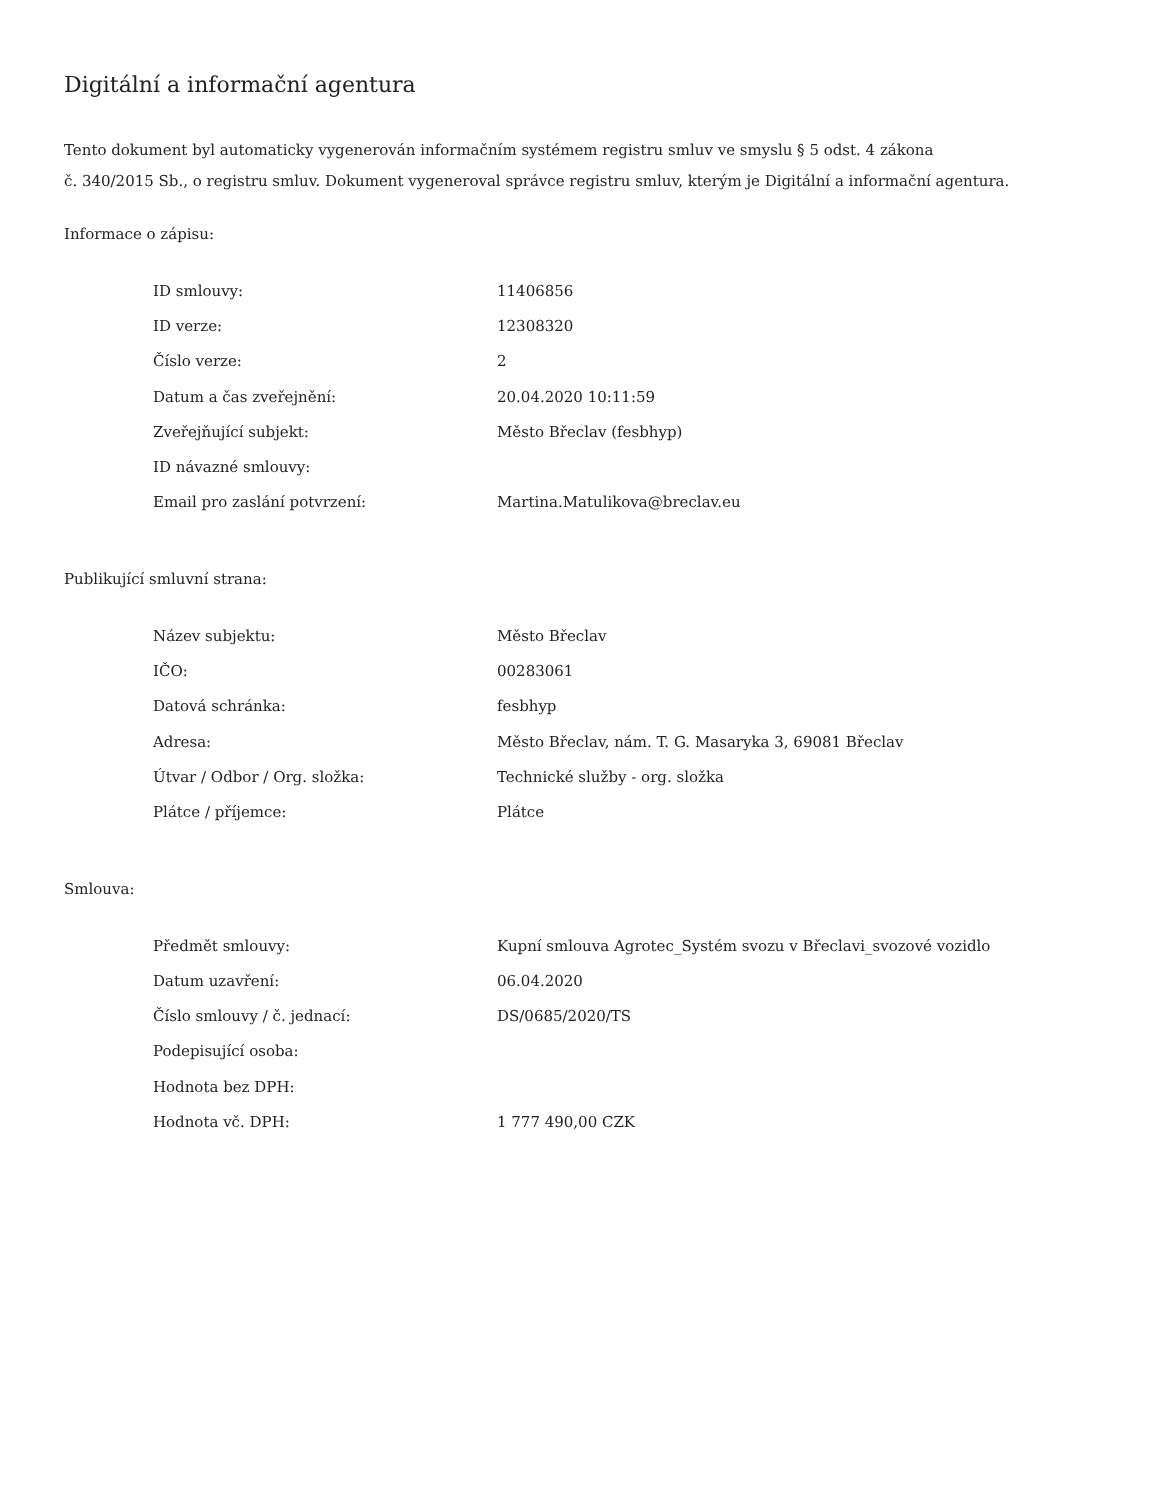Digitální a informační agentura
Tento dokument byl automaticky vygenerován informačním systémem registru smluv ve smyslu § 5 odst. 4 zákona
č. 340/2015 Sb., o registru smluv. Dokument vygeneroval správce registru smluv, kterým je Digitální a informační agentura.
Informace o zápisu:
| ID smlouvy: | 11406856 |
| ID verze: | 12308320 |
| Číslo verze: | 2 |
| Datum a čas zveřejnění: | 20.04.2020 10:11:59 |
| Zveřejňující subjekt: | Město Břeclav (fesbhyp) |
| ID návazné smlouvy: | |
| Email pro zaslání potvrzení: | Martina.Matulikova@breclav.eu |
Publikující smluvní strana:
| Název subjektu: | Město Břeclav |
| IČO: | 00283061 |
| Datová schránka: | fesbhyp |
| Adresa: | Město Břeclav, nám. T. G. Masaryka 3, 69081 Břeclav |
| Útvar / Odbor / Org. složka: | Technické služby - org. složka |
| Plátce / příjemce: | Plátce |
Smlouva:
| Předmět smlouvy: | Kupní smlouva Agrotec_Systém svozu v Břeclavi_svozové vozidlo |
| Datum uzavření: | 06.04.2020 |
| Číslo smlouvy / č. jednací: | DS/0685/2020/TS |
| Podepisující osoba: | |
| Hodnota bez DPH: | |
| Hodnota vč. DPH: | 1 777 490,00 CZK |